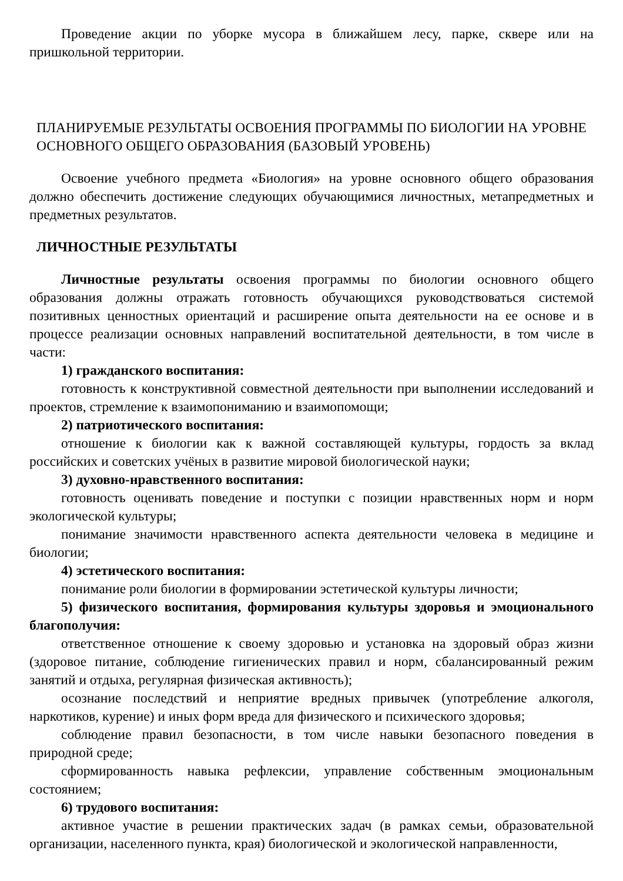Проведение акции по уборке мусора в ближайшем лесу, парке, сквере или на пришкольной территории.
ПЛАНИРУЕМЫЕ РЕЗУЛЬТАТЫ ОСВОЕНИЯ ПРОГРАММЫ ПО БИОЛОГИИ НА УРОВНЕ ОСНОВНОГО ОБЩЕГО ОБРАЗОВАНИЯ (БАЗОВЫЙ УРОВЕНЬ)
Освоение учебного предмета «Биология» на уровне основного общего образования должно обеспечить достижение следующих обучающимися личностных, метапредметных и предметных результатов.
ЛИЧНОСТНЫЕ РЕЗУЛЬТАТЫ
Личностные результаты освоения программы по биологии основного общего образования должны отражать готовность обучающихся руководствоваться системой позитивных ценностных ориентаций и расширение опыта деятельности на ее основе и в процессе реализации основных направлений воспитательной деятельности, в том числе в части:
1) гражданского воспитания:
готовность к конструктивной совместной деятельности при выполнении исследований и проектов, стремление к взаимопониманию и взаимопомощи;
2) патриотического воспитания:
отношение к биологии как к важной составляющей культуры, гордость за вклад российских и советских учёных в развитие мировой биологической науки;
3) духовно-нравственного воспитания:
готовность оценивать поведение и поступки с позиции нравственных норм и норм экологической культуры;
понимание значимости нравственного аспекта деятельности человека в медицине и биологии;
4) эстетического воспитания:
понимание роли биологии в формировании эстетической культуры личности;
5) физического воспитания, формирования культуры здоровья и эмоционального благополучия:
ответственное отношение к своему здоровью и установка на здоровый образ жизни (здоровое питание, соблюдение гигиенических правил и норм, сбалансированный режим занятий и отдыха, регулярная физическая активность);
осознание последствий и неприятие вредных привычек (употребление алкоголя, наркотиков, курение) и иных форм вреда для физического и психического здоровья;
соблюдение правил безопасности, в том числе навыки безопасного поведения в природной среде;
сформированность навыка рефлексии, управление собственным эмоциональным состоянием;
6) трудового воспитания:
активное участие в решении практических задач (в рамках семьи, образовательной организации, населенного пункта, края) биологической и экологической направленности,